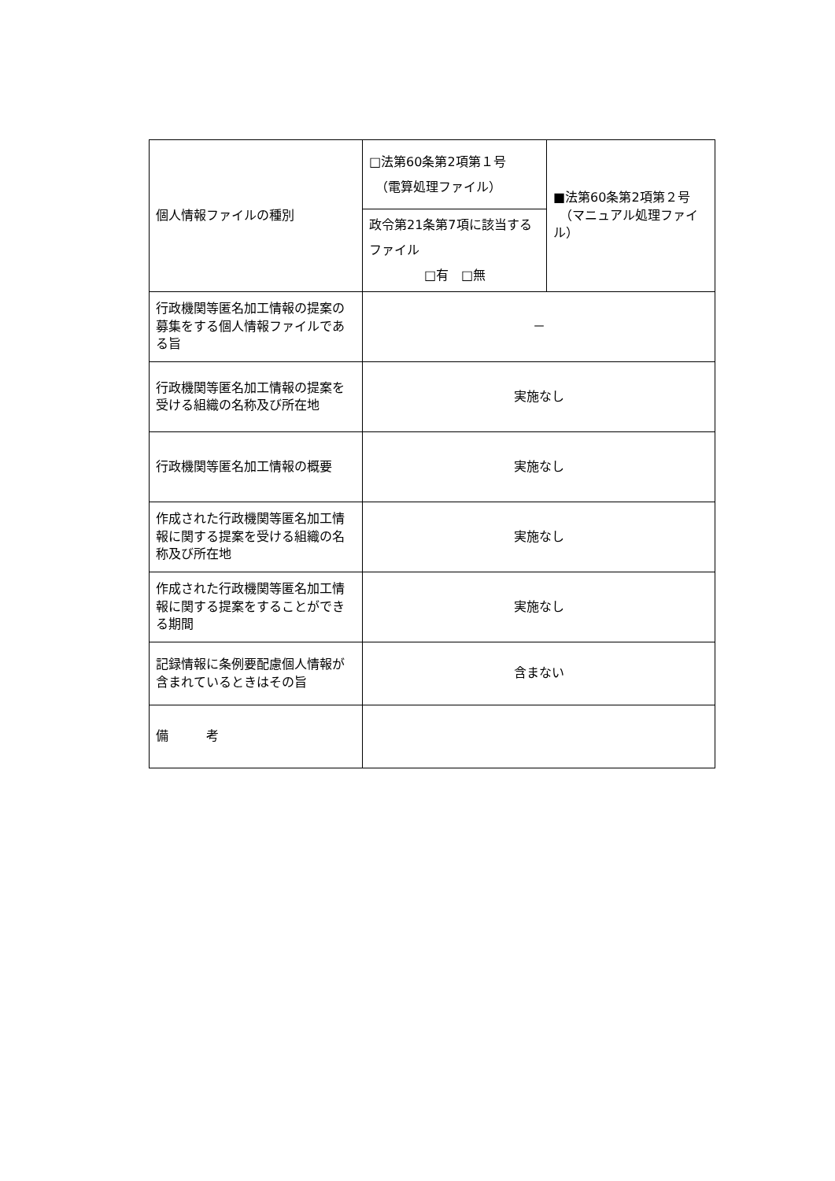| 個人情報ファイルの種別 | □法第60条第2項第１号 （電算処理ファイル） | ■法第60条第2項第２号 （マニュアル処理ファイル） |
| | 政令第21条第7項に該当するファイル □有 □無 | |
| 行政機関等匿名加工情報の提案の募集をする個人情報ファイルである旨 | － | |
| 行政機関等匿名加工情報の提案を受ける組織の名称及び所在地 | 実施なし | |
| 行政機関等匿名加工情報の概要 | 実施なし | |
| 作成された行政機関等匿名加工情報に関する提案を受ける組織の名称及び所在地 | 実施なし | |
| 作成された行政機関等匿名加工情報に関する提案をすることができる期間 | 実施なし | |
| 記録情報に条例要配慮個人情報が含まれているときはその旨 | 含まない | |
| 備 考 | | |